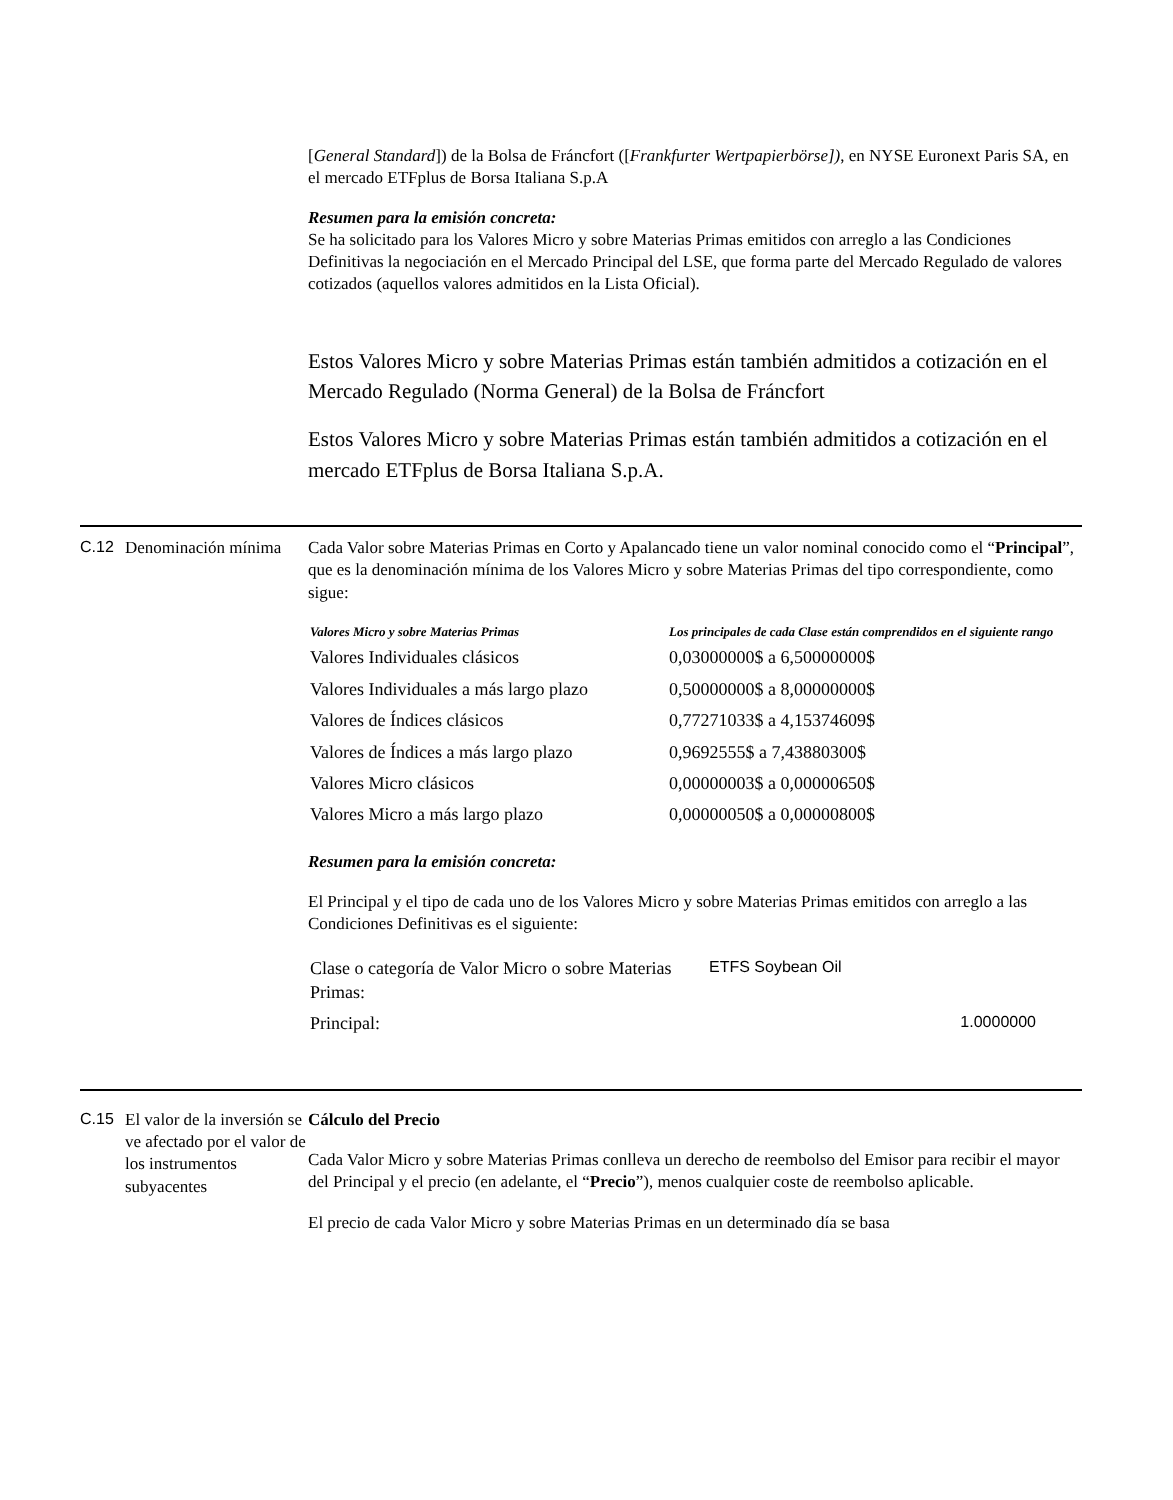[General Standard]) de la Bolsa de Fráncfort ([Frankfurter Wertpapierbörse]), en NYSE Euronext Paris SA, en el mercado ETFplus de Borsa Italiana S.p.A
Resumen para la emisión concreta:
Se ha solicitado para los Valores Micro y sobre Materias Primas emitidos con arreglo a las Condiciones Definitivas la negociación en el Mercado Principal del LSE, que forma parte del Mercado Regulado de valores cotizados (aquellos valores admitidos en la Lista Oficial).
Estos Valores Micro y sobre Materias Primas están también admitidos a cotización en el Mercado Regulado (Norma General) de la Bolsa de Fráncfort
Estos Valores Micro y sobre Materias Primas están también admitidos a cotización en el mercado ETFplus de Borsa Italiana S.p.A.
C.12
Denominación mínima
Cada Valor sobre Materias Primas en Corto y Apalancado tiene un valor nominal conocido como el “Principal”, que es la denominación mínima de los Valores Micro y sobre Materias Primas del tipo correspondiente, como sigue:
| Valores Micro y sobre Materias Primas | Los principales de cada Clase están comprendidos en el siguiente rango |
| --- | --- |
| Valores Individuales clásicos | 0,03000000$ a 6,50000000$ |
| Valores Individuales a más largo plazo | 0,50000000$ a 8,00000000$ |
| Valores de Índices clásicos | 0,77271033$ a 4,15374609$ |
| Valores de Índices a más largo plazo | 0,9692555$ a 7,43880300$ |
| Valores Micro clásicos | 0,00000003$ a 0,00000650$ |
| Valores Micro a más largo plazo | 0,00000050$ a 0,00000800$ |
Resumen para la emisión concreta:
El Principal y el tipo de cada uno de los Valores Micro y sobre Materias Primas emitidos con arreglo a las Condiciones Definitivas es el siguiente:
| Clase o categoría de Valor Micro o sobre Materias Primas: | ETFS Soybean Oil |
| Principal: | 1.0000000 |
C.15
El valor de la inversión se ve afectado por el valor de los instrumentos subyacentes
Cálculo del Precio
Cada Valor Micro y sobre Materias Primas conlleva un derecho de reembolso del Emisor para recibir el mayor del Principal y el precio (en adelante, el “Precio”), menos cualquier coste de reembolso aplicable.
El precio de cada Valor Micro y sobre Materias Primas en un determinado día se basa